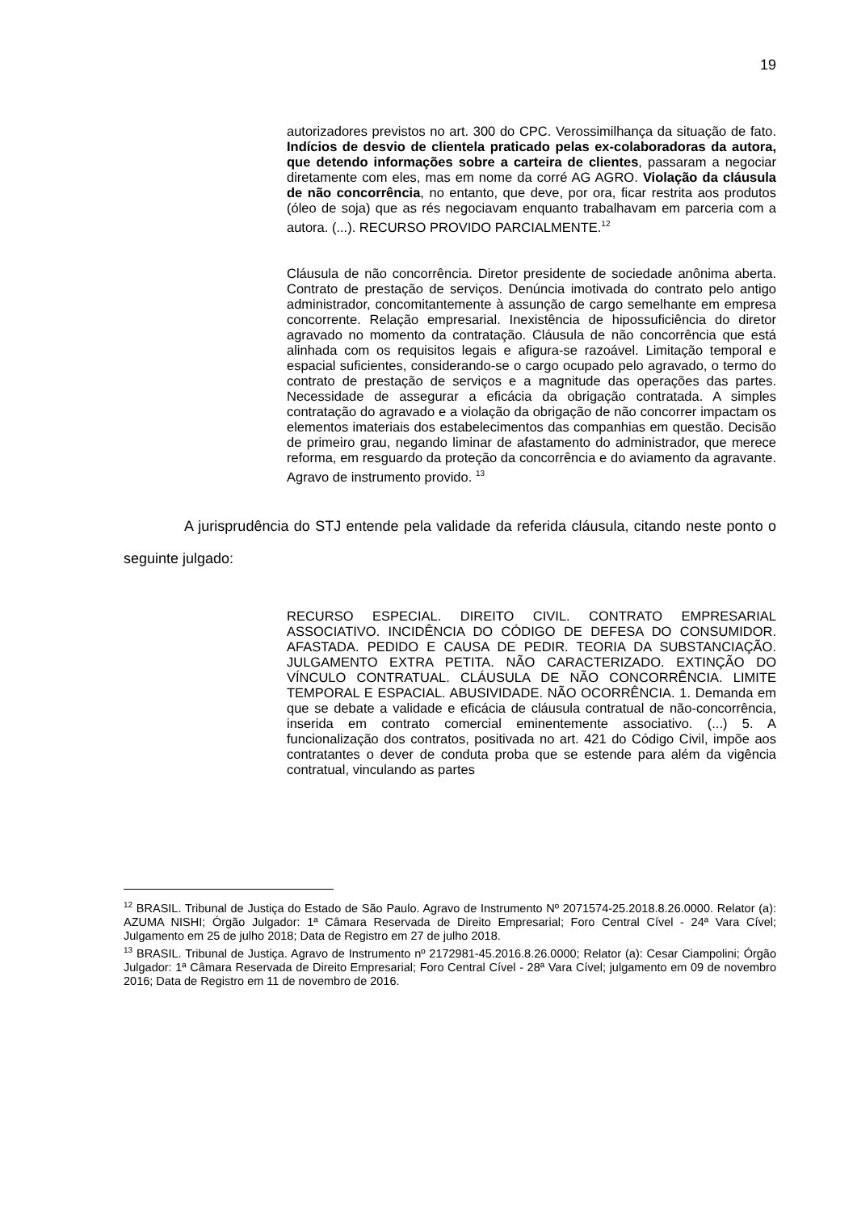19
autorizadores previstos no art. 300 do CPC. Verossimilhança da situação de fato. Indícios de desvio de clientela praticado pelas ex-colaboradoras da autora, que detendo informações sobre a carteira de clientes, passaram a negociar diretamente com eles, mas em nome da corré AG AGRO. Violação da cláusula de não concorrência, no entanto, que deve, por ora, ficar restrita aos produtos (óleo de soja) que as rés negociavam enquanto trabalhavam em parceria com a autora. (...). RECURSO PROVIDO PARCIALMENTE.<sup>12</sup>
Cláusula de não concorrência. Diretor presidente de sociedade anônima aberta. Contrato de prestação de serviços. Denúncia imotivada do contrato pelo antigo administrador, concomitantemente à assunção de cargo semelhante em empresa concorrente. Relação empresarial. Inexistência de hipossuficiência do diretor agravado no momento da contratação. Cláusula de não concorrência que está alinhada com os requisitos legais e afigura-se razoável. Limitação temporal e espacial suficientes, considerando-se o cargo ocupado pelo agravado, o termo do contrato de prestação de serviços e a magnitude das operações das partes. Necessidade de assegurar a eficácia da obrigação contratada. A simples contratação do agravado e a violação da obrigação de não concorrer impactam os elementos imateriais dos estabelecimentos das companhias em questão. Decisão de primeiro grau, negando liminar de afastamento do administrador, que merece reforma, em resguardo da proteção da concorrência e do aviamento da agravante. Agravo de instrumento provido. <sup>13</sup>
A jurisprudência do STJ entende pela validade da referida cláusula, citando neste ponto o seguinte julgado:
RECURSO ESPECIAL. DIREITO CIVIL. CONTRATO EMPRESARIAL ASSOCIATIVO. INCIDÊNCIA DO CÓDIGO DE DEFESA DO CONSUMIDOR. AFASTADA. PEDIDO E CAUSA DE PEDIR. TEORIA DA SUBSTANCIAÇÃO. JULGAMENTO EXTRA PETITA. NÃO CARACTERIZADO. EXTINÇÃO DO VÍNCULO CONTRATUAL. CLÁUSULA DE NÃO CONCORRÊNCIA. LIMITE TEMPORAL E ESPACIAL. ABUSIVIDADE. NÃO OCORRÊNCIA. 1. Demanda em que se debate a validade e eficácia de cláusula contratual de não-concorrência, inserida em contrato comercial eminentemente associativo. (...) 5. A funcionalização dos contratos, positivada no art. 421 do Código Civil, impõe aos contratantes o dever de conduta proba que se estende para além da vigência contratual, vinculando as partes
<sup>12</sup> BRASIL. Tribunal de Justiça do Estado de São Paulo. Agravo de Instrumento Nº 2071574-25.2018.8.26.0000. Relator (a): AZUMA NISHI; Órgão Julgador: 1ª Câmara Reservada de Direito Empresarial; Foro Central Cível - 24ª Vara Cível; Julgamento em 25 de julho 2018; Data de Registro em 27 de julho 2018.
<sup>13</sup> BRASIL. Tribunal de Justiça. Agravo de Instrumento nº 2172981-45.2016.8.26.0000; Relator (a): Cesar Ciampolini; Órgão Julgador: 1ª Câmara Reservada de Direito Empresarial; Foro Central Cível - 28ª Vara Cível; julgamento em 09 de novembro 2016; Data de Registro em 11 de novembro de 2016.